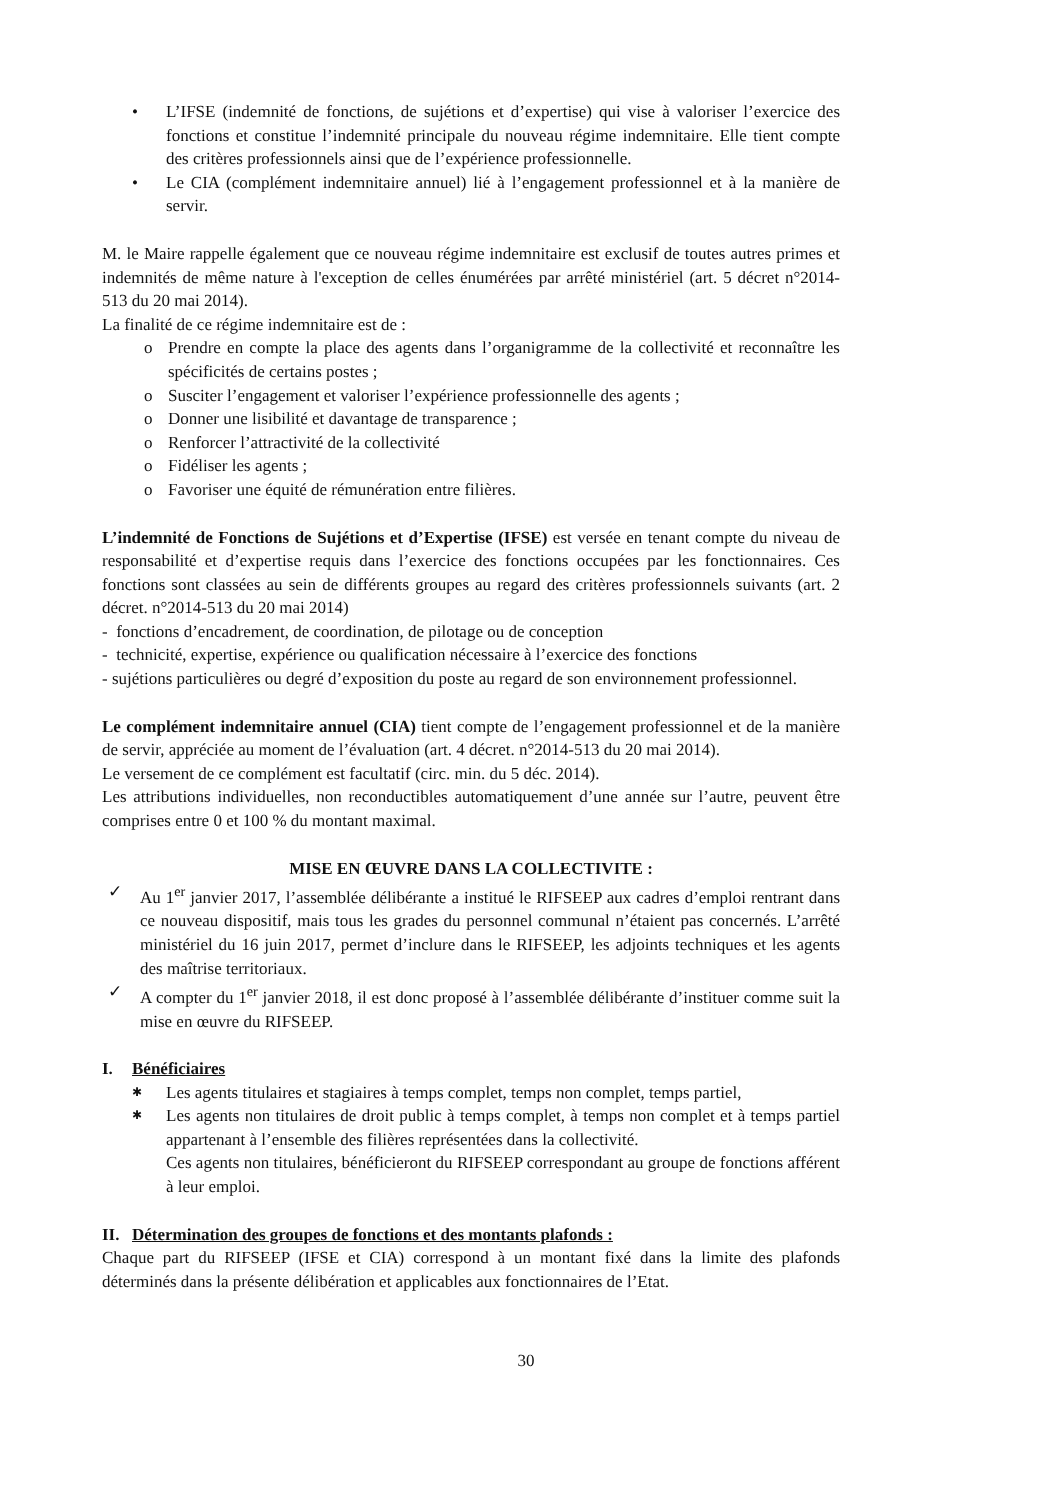• L’IFSE (indemnité de fonctions, de sujétions et d’expertise) qui vise à valoriser l’exercice des fonctions et constitue l’indemnité principale du nouveau régime indemnitaire. Elle tient compte des critères professionnels ainsi que de l’expérience professionnelle.
• Le CIA (complément indemnitaire annuel) lié à l’engagement professionnel et à la manière de servir.
M. le Maire rappelle également que ce nouveau régime indemnitaire est exclusif de toutes autres primes et indemnités de même nature à l'exception de celles énumérées par arrêté ministériel (art. 5 décret n°2014-513 du 20 mai 2014).
La finalité de ce régime indemnitaire est de :
o Prendre en compte la place des agents dans l’organigramme de la collectivité et reconnaître les spécificités de certains postes ;
o Susciter l’engagement et valoriser l’expérience professionnelle des agents ;
o Donner une lisibilité et davantage de transparence ;
o Renforcer l’attractivité de la collectivité
o Fidéliser les agents ;
o Favoriser une équité de rémunération entre filières.
L’indemnité de Fonctions de Sujétions et d’Expertise (IFSE) est versée en tenant compte du niveau de responsabilité et d’expertise requis dans l’exercice des fonctions occupées par les fonctionnaires. Ces fonctions sont classées au sein de différents groupes au regard des critères professionnels suivants (art. 2 décret. n°2014-513 du 20 mai 2014)
- fonctions d’encadrement, de coordination, de pilotage ou de conception
- technicité, expertise, expérience ou qualification nécessaire à l’exercice des fonctions
- sujétions particulières ou degré d’exposition du poste au regard de son environnement professionnel.
Le complément indemnitaire annuel (CIA) tient compte de l’engagement professionnel et de la manière de servir, appréciée au moment de l’évaluation (art. 4 décret. n°2014-513 du 20 mai 2014).
Le versement de ce complément est facultatif (circ. min. du 5 déc. 2014).
Les attributions individuelles, non reconductibles automatiquement d’une année sur l’autre, peuvent être comprises entre 0 et 100 % du montant maximal.
MISE EN ŒUVRE DANS LA COLLECTIVITE :
✓ Au 1<sup>er</sup> janvier 2017, l’assemblée délibérante a institué le RIFSEEP aux cadres d’emploi rentrant dans ce nouveau dispositif, mais tous les grades du personnel communal n’étaient pas concernés. L’arrêté ministériel du 16 juin 2017, permet d’inclure dans le RIFSEEP, les adjoints techniques et les agents des maîtrise territoriaux.
✓ A compter du 1<sup>er</sup> janvier 2018, il est donc proposé à l’assemblée délibérante d’instituer comme suit la mise en œuvre du RIFSEEP.
I. Bénéficiaires
✱ Les agents titulaires et stagiaires à temps complet, temps non complet, temps partiel,
✱ Les agents non titulaires de droit public à temps complet, à temps non complet et à temps partiel appartenant à l’ensemble des filières représentées dans la collectivité.
Ces agents non titulaires, bénéficieront du RIFSEEP correspondant au groupe de fonctions afférent à leur emploi.
II. Détermination des groupes de fonctions et des montants plafonds :
Chaque part du RIFSEEP (IFSE et CIA) correspond à un montant fixé dans la limite des plafonds déterminés dans la présente délibération et applicables aux fonctionnaires de l’Etat.
30